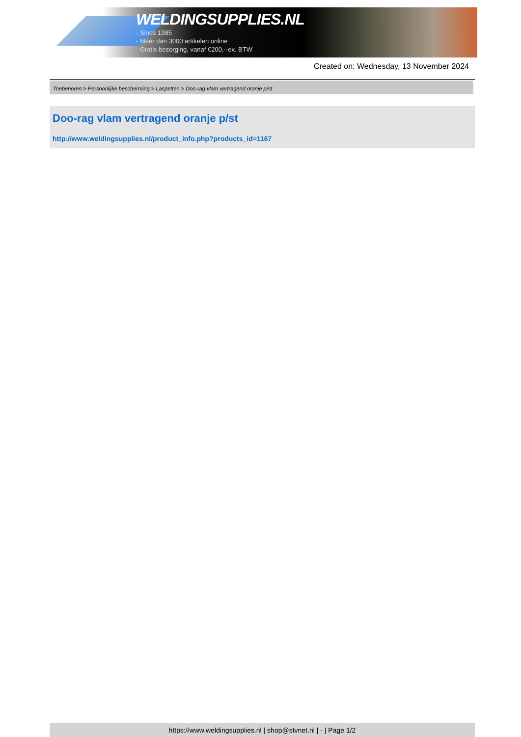WELDINGSUPPLIES.NL
- Sinds 1985
- Méér dan 3000 artikelen online
- Gratis bezorging, vanaf €200,--ex. BTW
Created on: Wednesday, 13 November 2024
Toebehoren > Persoonlijke bescherming > Laspetten > Doo-rag vlam vertragend oranje p/st
Doo-rag vlam vertragend oranje p/st
http://www.weldingsupplies.nl/product_info.php?products_id=1167
https://www.weldingsupplies.nl | shop@stvnet.nl | - | Page 1/2